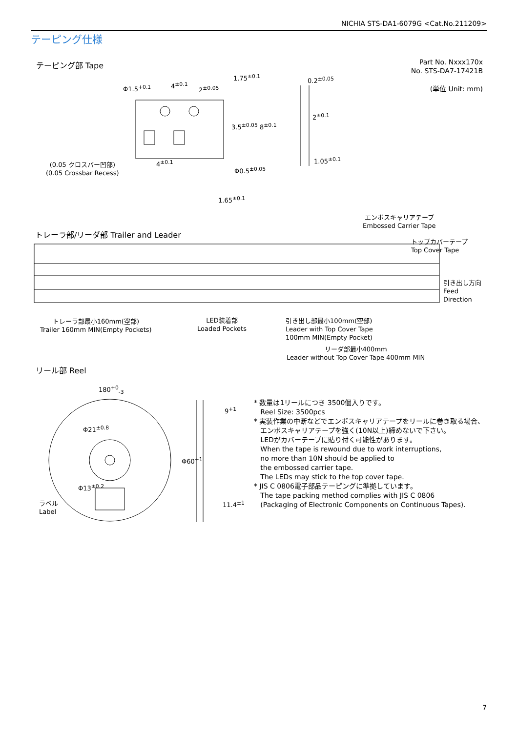NICHIA STS-DA1-6079G <Cat.No.211209>
テーピング仕様
テーピング部 Tape
Part No. Nxxx170x
No. STS-DA7-17421B
(単位 Unit: mm)
Φ1.5<sup>+0.1</sup> 4<sup>±0.1</sup>
2<sup>±0.05</sup>
1.75<sup>±0.1</sup>
3.5<sup>±0.05</sup> 8<sup>±0.1</sup>
0.2<sup>±0.05</sup>
2<sup>±0.1</sup>
1.05<sup>±0.1</sup>
4<sup>±0.1</sup>
(0.05 クロスバー凹部)
(0.05 Crossbar Recess)
Φ0.5<sup>±0.05</sup>
1.65<sup>±0.1</sup>
トレーラ部/リーダ部 Trailer and Leader
エンボスキャリアテープ
Embossed Carrier Tape
トップカバーテープ
Top Cover Tape
引き出し方向
Feed
Direction
トレーラ部最小160mm(空部)
Trailer 160mm MIN(Empty Pockets)
LED装着部
Loaded Pockets
引き出し部最小100mm(空部)
Leader with Top Cover Tape
100mm MIN(Empty Pocket)
リーダ部最小400mm
Leader without Top Cover Tape 400mm MIN
リール部 Reel
180<sup>+0</sup><sub>-3</sub>
Φ21<sup>±0.8</sup>
Φ13<sup>±0.2</sup>
Φ60<sup>+1</sup>
9<sup>+1</sup>
11.4<sup>±1</sup>
ラベル
Label
* 数量は1リールにつき 3500個入りです。
Reel Size: 3500pcs
* 実装作業の中断などでエンボスキャリアテープをリールに巻き取る場合、
エンボスキャリアテープを強く(10N以上)締めないで下さい。
LEDがカバーテープに貼り付く可能性があります。
When the tape is rewound due to work interruptions,
no more than 10N should be applied to
the embossed carrier tape.
The LEDs may stick to the top cover tape.
* JIS C 0806電子部品テーピングに準拠しています。
The tape packing method complies with JIS C 0806
(Packaging of Electronic Components on Continuous Tapes).
7